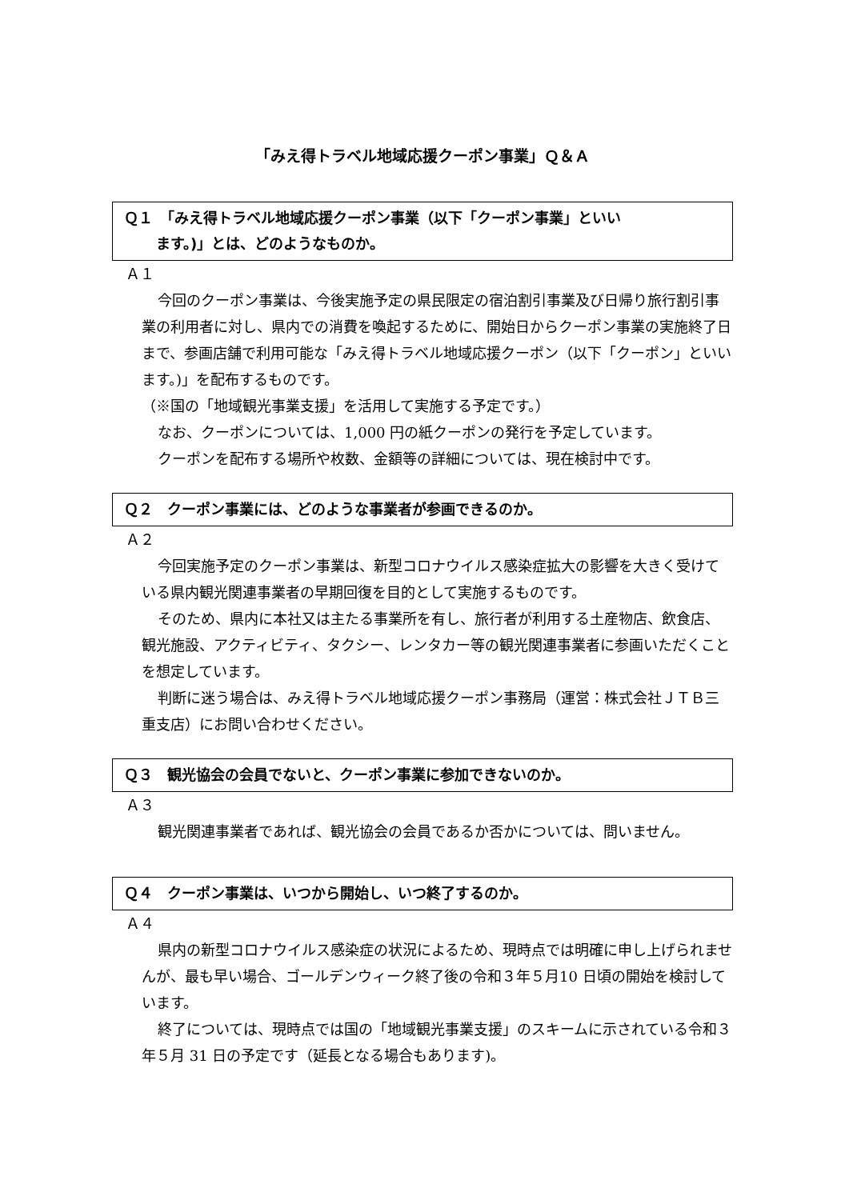「みえ得トラベル地域応援クーポン事業」Ｑ＆Ａ
Ｑ１　「みえ得トラベル地域応援クーポン事業（以下「クーポン事業」といい
ます。)」とは、どのようなものか。
Ａ１
今回のクーポン事業は、今後実施予定の県民限定の宿泊割引事業及び日帰り旅行割引事業の利用者に対し、県内での消費を喚起するために、開始日からクーポン事業の実施終了日まで、参画店舗で利用可能な「みえ得トラベル地域応援クーポン（以下「クーポン」といいます。)」を配布するものです。
（※国の「地域観光事業支援」を活用して実施する予定です。）
なお、クーポンについては、1,000 円の紙クーポンの発行を予定しています。
クーポンを配布する場所や枚数、金額等の詳細については、現在検討中です。
Ｑ２　クーポン事業には、どのような事業者が参画できるのか。
Ａ２
今回実施予定のクーポン事業は、新型コロナウイルス感染症拡大の影響を大きく受けている県内観光関連事業者の早期回復を目的として実施するものです。
そのため、県内に本社又は主たる事業所を有し、旅行者が利用する土産物店、飲食店、観光施設、アクティビティ、タクシー、レンタカー等の観光関連事業者に参画いただくことを想定しています。
判断に迷う場合は、みえ得トラベル地域応援クーポン事務局（運営：株式会社ＪＴＢ三重支店）にお問い合わせください。
Ｑ３　観光協会の会員でないと、クーポン事業に参加できないのか。
Ａ３
観光関連事業者であれば、観光協会の会員であるか否かについては、問いません。
Ｑ４　クーポン事業は、いつから開始し、いつ終了するのか。
Ａ４
県内の新型コロナウイルス感染症の状況によるため、現時点では明確に申し上げられませんが、最も早い場合、ゴールデンウィーク終了後の令和３年５月10 日頃の開始を検討しています。
終了については、現時点では国の「地域観光事業支援」のスキームに示されている令和３年５月 31 日の予定です（延長となる場合もあります)。